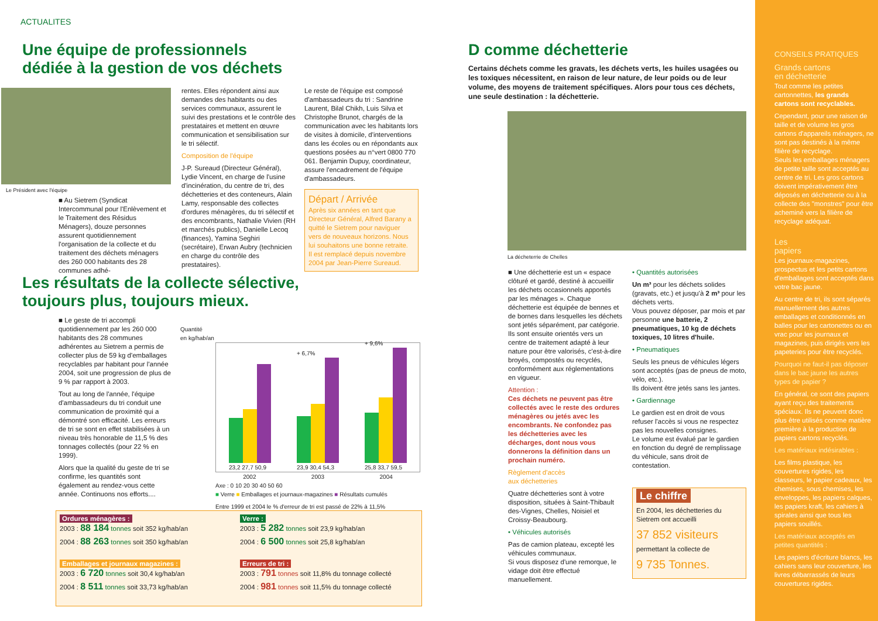ACTUALITES
Une équipe de professionnels
dédiée à la gestion de vos déchets
Le Président avec l'équipe
■ Au Sietrem (Syndicat Intercommunal pour l'Enlèvement et le Traitement des Résidus Ménagers), douze personnes assurent quotidiennement l'organisation de la collecte et du traitement des déchets ménagers des 260 000 habitants des 28 communes adhé-
rentes. Elles répondent ainsi aux demandes des habitants ou des services communaux, assurent le suivi des prestations et le contrôle des prestataires et mettent en œuvre communication et sensibilisation sur le tri sélectif.
Composition de l'équipe
J-P. Sureaud (Directeur Général), Lydie Vincent, en charge de l'usine d'incinération, du centre de tri, des déchetteries et des conteneurs, Alain Lamy, responsable des collectes d'ordures ménagères, du tri sélectif et des encombrants, Nathalie Vivien (RH et marchés publics), Danielle Lecoq (finances), Yamina Seghiri (secrétaire), Erwan Aubry (technicien en charge du contrôle des prestataires).
Le reste de l'équipe est composé d'ambassadeurs du tri : Sandrine Laurent, Bilal Chikh, Luis Silva et Christophe Brunot, chargés de la communication avec les habitants lors de visites à domicile, d'interventions dans les écoles ou en répondants aux questions posées au n°vert 0800 770 061. Benjamin Dupuy, coordinateur, assure l'encadrement de l'équipe d'ambassadeurs.
Départ / Arrivée
Après six années en tant que Directeur Général, Alfred Barany a quitté le Sietrem pour naviguer vers de nouveaux horizons. Nous lui souhaitons une bonne retraite.
Il est remplacé depuis novembre 2004 par Jean-Pierre Sureaud.
Les résultats de la collecte sélective,
toujours plus, toujours mieux.
■ Le geste de tri accompli quotidiennement par les 260 000 habitants des 28 communes adhérentes au Sietrem a permis de collecter plus de 59 kg d'emballages recyclables par habitant pour l'année 2004, soit une progression de plus de 9 % par rapport à 2003.
Tout au long de l'année, l'équipe d'ambassadeurs du tri conduit une communication de proximité qui a démontré son efficacité. Les erreurs de tri se sont en effet stabilisées à un niveau très honorable de 11,5 % des tonnages collectés (pour 22 % en 1999).
Alors que la qualité du geste de tri se confirme, les quantités sont également au rendez-vous cette année. Continuons nos efforts....
Quantité
en kg/hab/an
23,2 27,7 50,9
+ 6,7%
23,9 30,4 54,3
+ 9,6%
25,8 33,7 59,5
2002 2003 2004
Axe : 0 10 20 30 40 50 60
■ Verre ■ Emballages et journaux-magazines ■ Résultats cumulés
Entre 1999 et 2004 le % d'erreur de tri est passé de 22% à 11,5%
Ordures ménagères :
2003 : 88 184 tonnes soit 352 kg/hab/an
2004 : 88 263 tonnes soit 350 kg/hab/an
Verre :
2003 : 5 282 tonnes soit 23,9 kg/hab/an
2004 : 6 500 tonnes soit 25,8 kg/hab/an
Emballages et journaux magazines :
2003 : 6 720 tonnes soit 30,4 kg/hab/an
2004 : 8 511 tonnes soit 33,73 kg/hab/an
Erreurs de tri :
2003 : 791 tonnes soit 11,8% du tonnage collecté
2004 : 981 tonnes soit 11,5% du tonnage collecté
D comme déchetterie
Certains déchets comme les gravats, les déchets verts, les huiles usagées ou les toxiques nécessitent, en raison de leur nature, de leur poids ou de leur volume, des moyens de traitement spécifiques. Alors pour tous ces déchets, une seule destination : la déchetterie.
La décheterrie de Chelles
■ Une déchetterie est un « espace clôturé et gardé, destiné à accueillir les déchets occasionnels apportés par les ménages ». Chaque déchetterie est équipée de bennes et de bornes dans lesquelles les déchets sont jetés séparément, par catégorie. Ils sont ensuite orientés vers un centre de traitement adapté à leur nature pour être valorisés, c'est-à-dire broyés, compostés ou recyclés, conformément aux réglementations en vigueur.
Attention :
Ces déchets ne peuvent pas être collectés avec le reste des ordures ménagères ou jetés avec les encombrants. Ne confondez pas les déchetteries avec les décharges, dont nous vous donnerons la définition dans un prochain numéro.
Règlement d'accès
aux déchetteries
Quatre déchetteries sont à votre disposition, situées à Saint-Thibault des-Vignes, Chelles, Noisiel et Croissy-Beaubourg.
• Véhicules autorisés
Pas de camion plateau, excepté les véhicules communaux.
Si vous disposez d'une remorque, le vidage doit être effectué manuellement.
• Quantités autorisées
Un m³ pour les déchets solides (gravats, etc.) et jusqu'à 2 m³ pour les déchets verts.
Vous pouvez déposer, par mois et par personne une batterie, 2 pneumatiques, 10 kg de déchets toxiques, 10 litres d'huile.
• Pneumatiques
Seuls les pneus de véhicules légers sont acceptés (pas de pneus de moto, vélo, etc.).
Ils doivent être jetés sans les jantes.
• Gardiennage
Le gardien est en droit de vous refuser l'accès si vous ne respectez pas les nouvelles consignes.
Le volume est évalué par le gardien en fonction du degré de remplissage du véhicule, sans droit de contestation.
Le chiffre
En 2004, les déchetteries du Sietrem ont accueilli
37 852 visiteurs
permettant la collecte de
9 735 Tonnes.
CONSEILS PRATIQUES
Grands cartons
en déchetterie
Tout comme les petites cartonnettes, les grands cartons sont recyclables.
Cependant, pour une raison de taille et de volume les gros cartons d'appareils ménagers, ne sont pas destinés à la même filière de recyclage.
Seuls les emballages ménagers de petite taille sont acceptés au centre de tri. Les gros cartons doivent impérativement être déposés en déchetterie ou à la collecte des "monstres" pour être acheminé vers la filière de recyclage adéquat.
Les
papiers
Les journaux-magazines, prospectus et les petits cartons d'emballages sont acceptés dans votre bac jaune.
Au centre de tri, ils sont séparés manuellement des autres emballages et conditionnés en balles pour les cartonettes ou en vrac pour les journaux et magazines, puis dirigés vers les papeteries pour être recyclés.
Pourquoi ne faut-il pas déposer dans le bac jaune les autres types de papier ?
En général, ce sont des papiers ayant reçu des traitements spéciaux. Ils ne peuvent donc plus être utilisés comme matière première à la production de papiers cartons recyclés.
Les matériaux indésirables :
Les films plastique, les couvertures rigides, les classeurs, le papier cadeaux, les chemises, sous chemises, les enveloppes, les papiers calques, les papiers kraft, les cahiers à spirales ainsi que tous les papiers souillés.
Les matériaux acceptés en petites quantités :
Les papiers d'écriture blancs, les cahiers sans leur couverture, les livres débarrassés de leurs couvertures rigides.